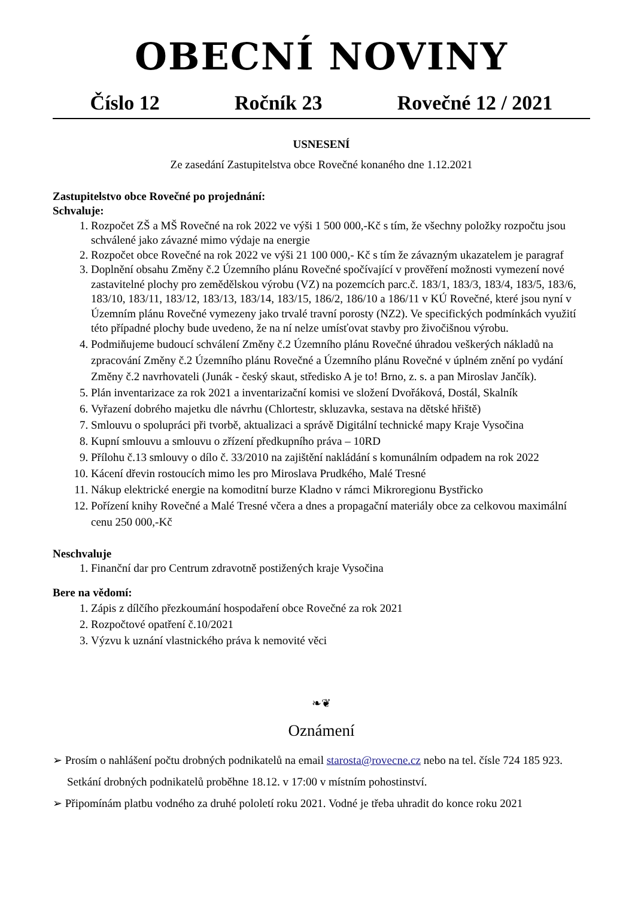OBECNÍ NOVINY
Číslo 12 Ročník 23 Rovečné 12 / 2021
USNESENÍ
Ze zasedání Zastupitelstva obce Rovečné konaného dne 1.12.2021
Zastupitelstvo obce Rovečné po projednání:
Schvaluje:
1. Rozpočet ZŠ a MŠ Rovečné na rok 2022 ve výši 1 500 000,-Kč s tím, že všechny položky rozpočtu jsou schválené jako závazné mimo výdaje na energie
2. Rozpočet obce Rovečné na rok 2022 ve výši 21 100 000,- Kč s tím že závazným ukazatelem je paragraf
3. Doplnění obsahu Změny č.2 Územního plánu Rovečné spočívající v prověření možnosti vymezení nové zastavitelné plochy pro zemědělskou výrobu (VZ) na pozemcích parc.č. 183/1, 183/3, 183/4, 183/5, 183/6, 183/10, 183/11, 183/12, 183/13, 183/14, 183/15, 186/2, 186/10 a 186/11 v KÚ Rovečné, které jsou nyní v Územním plánu Rovečné vymezeny jako trvalé travní porosty (NZ2). Ve specifických podmínkách využití této případné plochy bude uvedeno, že na ní nelze umísťovat stavby pro živočišnou výrobu.
4. Podmiňujeme budoucí schválení Změny č.2 Územního plánu Rovečné úhradou veškerých nákladů na zpracování Změny č.2 Územního plánu Rovečné a Územního plánu Rovečné v úplném znění po vydání Změny č.2 navrhovateli (Junák - český skaut, středisko A je to! Brno, z. s. a pan Miroslav Jančík).
5. Plán inventarizace za rok 2021 a inventarizační komisi ve složení Dvořáková, Dostál, Skalník
6. Vyřazení dobrého majetku dle návrhu (Chlortestr, skluzavka, sestava na dětské hřiště)
7. Smlouvu o spolupráci při tvorbě, aktualizaci a správě Digitální technické mapy Kraje Vysočina
8. Kupní smlouvu a smlouvu o zřízení předkupního práva – 10RD
9. Přílohu č.13 smlouvy o dílo č. 33/2010 na zajištění nakládání s komunálním odpadem na rok 2022
10. Kácení dřevin rostoucích mimo les pro Miroslava Prudkého, Malé Tresné
11. Nákup elektrické energie na komoditní burze Kladno v rámci Mikroregionu Bystřicko
12. Pořízení knihy Rovečné a Malé Tresné včera a dnes a propagační materiály obce za celkovou maximální cenu 250 000,-Kč
Neschvaluje
1. Finanční dar pro Centrum zdravotně postižených kraje Vysočina
Bere na vědomí:
1. Zápis z dílčího přezkoumání hospodaření obce Rovečné za rok 2021
2. Rozpočtové opatření č.10/2021
3. Výzvu k uznání vlastnického práva k nemovité věci
❧❦
Oznámení
➢ Prosím o nahlášení počtu drobných podnikatelů na email starosta@rovecne.cz nebo na tel. čísle 724 185 923. Setkání drobných podnikatelů proběhne 18.12. v 17:00 v místním pohostinství.
➢ Připomínám platbu vodného za druhé pololetí roku 2021. Vodné je třeba uhradit do konce roku 2021